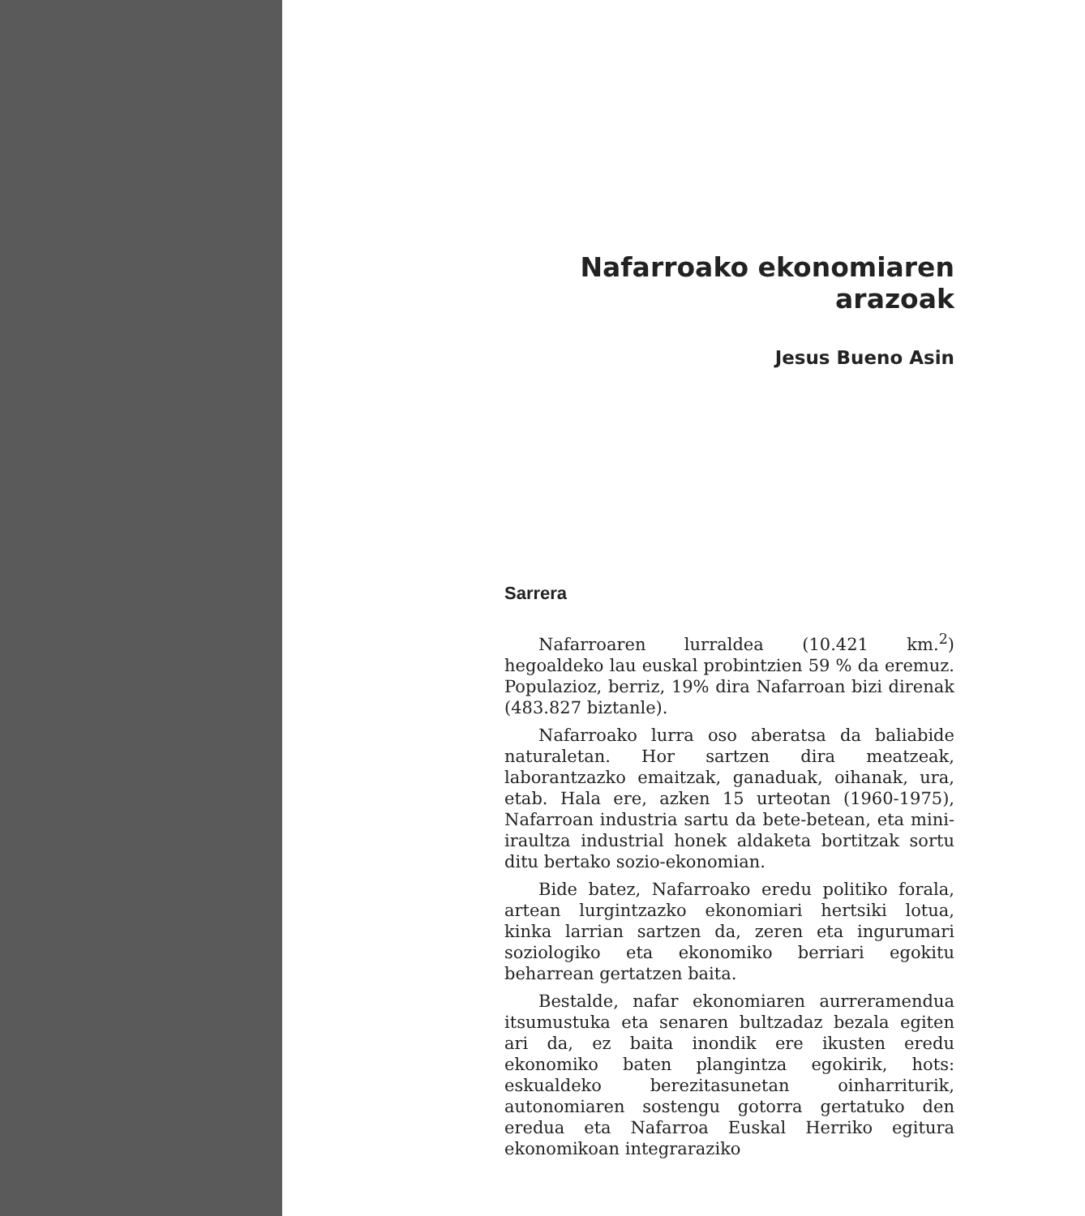Nafarroako ekonomiaren arazoak
Jesus Bueno Asin
Sarrera
Nafarroaren lurraldea (10.421 km.<sup>2</sup>) hegoaldeko lau euskal probintzien 59 % da eremuz. Populazioz, berriz, 19% dira Nafarroan bizi direnak (483.827 biztanle).
Nafarroako lurra oso aberatsa da baliabide naturaletan. Hor sartzen dira meatzeak, laborantzazko emaitzak, ganaduak, oihanak, ura, etab. Hala ere, azken 15 urteotan (1960-1975), Nafarroan industria sartu da bete-betean, eta mini-iraultza industrial honek aldaketa bortitzak sortu ditu bertako sozio-ekonomian.
Bide batez, Nafarroako eredu politiko forala, artean lurgintzazko ekonomiari hertsiki lotua, kinka larrian sartzen da, zeren eta ingurumari soziologiko eta ekonomiko berriari egokitu beharrean gertatzen baita.
Bestalde, nafar ekonomiaren aurreramendua itsumustuka eta senaren bultzadaz bezala egiten ari da, ez baita inondik ere ikusten eredu ekonomiko baten plangintza egokirik, hots: eskualdeko berezitasunetan oinharriturik, autonomiaren sostengu gotorra gertatuko den eredua eta Nafarroa Euskal Herriko egitura ekonomikoan integraraziko